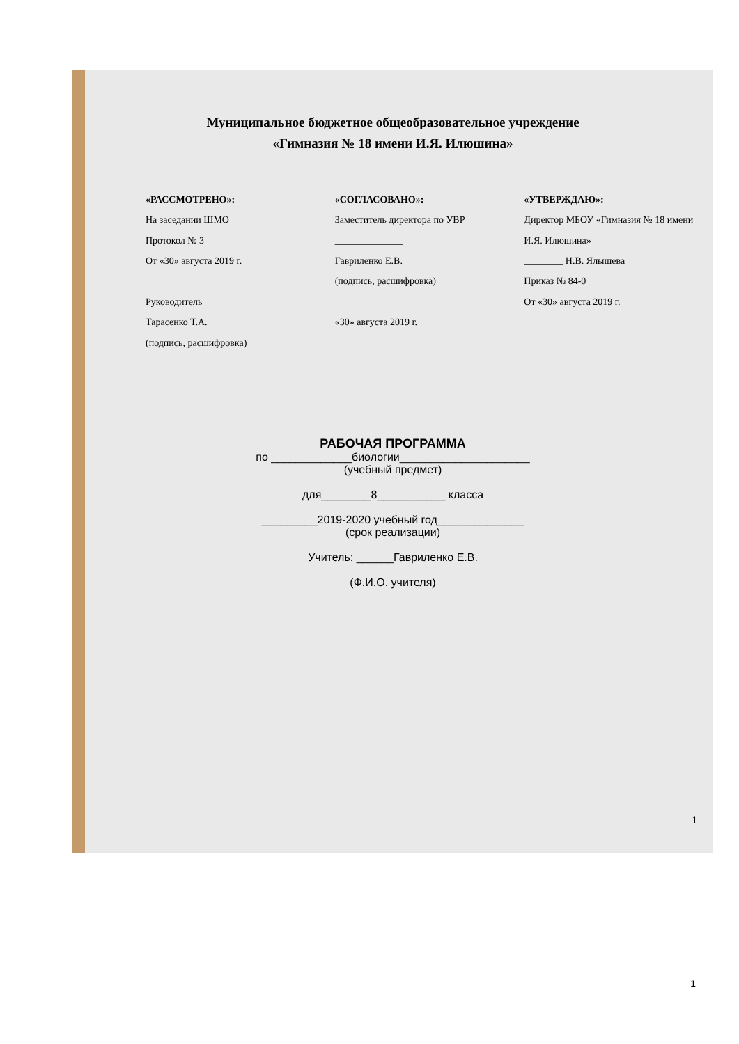Муниципальное бюджетное общеобразовательное учреждение
«Гимназия № 18 имени И.Я. Илюшина»
«РАССМОТРЕНО»:
На заседании ШМО
Протокол № 3
От «30» августа 2019 г.
Руководитель ________
Тарасенко Т.А.
(подпись, расшифровка)
«СОГЛАСОВАНО»:
Заместитель директора по УВР
______________
Гавриленко Е.В.
(подпись, расшифровка)
«30» августа 2019 г.
«УТВЕРЖДАЮ»:
Директор МБОУ «Гимназия № 18 имени И.Я. Илюшина»
________ Н.В. Ялышева
Приказ № 84-0
От «30» августа 2019 г.
РАБОЧАЯ ПРОГРАММА
по _____________биологии_____________________
(учебный предмет)
для________8___________ класса
_________2019-2020 учебный год______________
(срок реализации)
Учитель: ______Гавриленко Е.В.
(Ф.И.О. учителя)
1
1